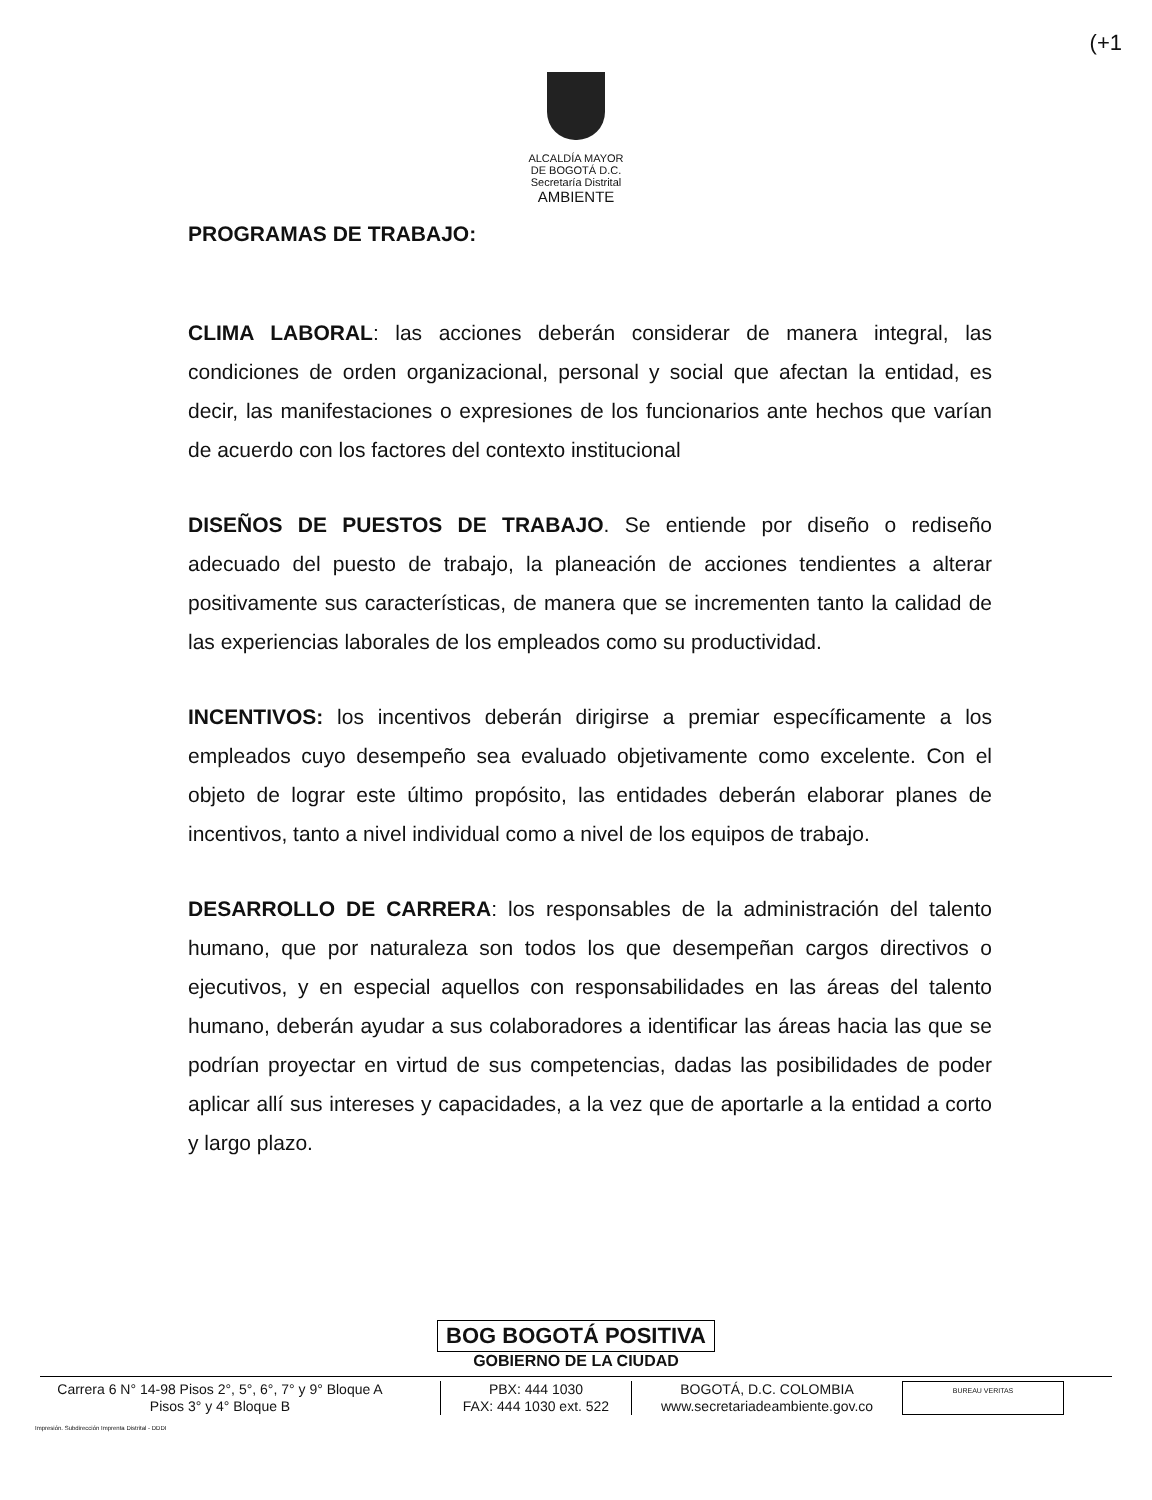(+1
ALCALDÍA MAYOR
DE BOGOTÁ D.C.
Secretaría Distrital
AMBIENTE
PROGRAMAS DE TRABAJO:
CLIMA LABORAL: las acciones deberán considerar de manera integral, las condiciones de orden organizacional, personal y social que afectan la entidad, es decir, las manifestaciones o expresiones de los funcionarios ante hechos que varían de acuerdo con los factores del contexto institucional
DISEÑOS DE PUESTOS DE TRABAJO. Se entiende por diseño o rediseño adecuado del puesto de trabajo, la planeación de acciones tendientes a alterar positivamente sus características, de manera que se incrementen tanto la calidad de las experiencias laborales de los empleados como su productividad.
INCENTIVOS: los incentivos deberán dirigirse a premiar específicamente a los empleados cuyo desempeño sea evaluado objetivamente como excelente. Con el objeto de lograr este último propósito, las entidades deberán elaborar planes de incentivos, tanto a nivel individual como a nivel de los equipos de trabajo.
DESARROLLO DE CARRERA: los responsables de la administración del talento humano, que por naturaleza son todos los que desempeñan cargos directivos o ejecutivos, y en especial aquellos con responsabilidades en las áreas del talento humano, deberán ayudar a sus colaboradores a identificar las áreas hacia las que se podrían proyectar en virtud de sus competencias, dadas las posibilidades de poder aplicar allí sus intereses y capacidades, a la vez que de aportarle a la entidad a corto y largo plazo.
BOG BOGOTÁ POSITIVA
GOBIERNO DE LA CIUDAD
Carrera 6 N° 14-98 Pisos 2°, 5°, 6°, 7° y 9° Bloque A
Pisos 3° y 4° Bloque B
PBX: 444 1030
FAX: 444 1030 ext. 522
BOGOTÁ, D.C. COLOMBIA
www.secretariadeambiente.gov.co
BUREAU VERITAS
Impresión. Subdirección Imprenta Distrital - DDDI